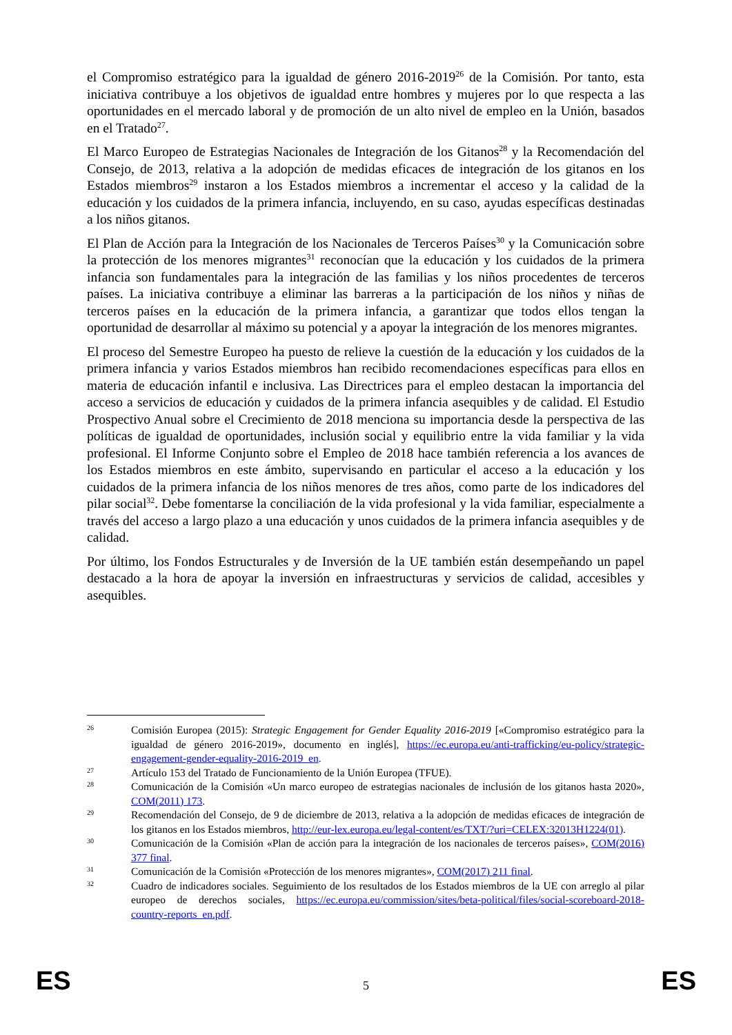el Compromiso estratégico para la igualdad de género 2016-2019<sup>26</sup> de la Comisión. Por tanto, esta iniciativa contribuye a los objetivos de igualdad entre hombres y mujeres por lo que respecta a las oportunidades en el mercado laboral y de promoción de un alto nivel de empleo en la Unión, basados en el Tratado<sup>27</sup>.
El Marco Europeo de Estrategias Nacionales de Integración de los Gitanos<sup>28</sup> y la Recomendación del Consejo, de 2013, relativa a la adopción de medidas eficaces de integración de los gitanos en los Estados miembros<sup>29</sup> instaron a los Estados miembros a incrementar el acceso y la calidad de la educación y los cuidados de la primera infancia, incluyendo, en su caso, ayudas específicas destinadas a los niños gitanos.
El Plan de Acción para la Integración de los Nacionales de Terceros Países<sup>30</sup> y la Comunicación sobre la protección de los menores migrantes<sup>31</sup> reconocían que la educación y los cuidados de la primera infancia son fundamentales para la integración de las familias y los niños procedentes de terceros países. La iniciativa contribuye a eliminar las barreras a la participación de los niños y niñas de terceros países en la educación de la primera infancia, a garantizar que todos ellos tengan la oportunidad de desarrollar al máximo su potencial y a apoyar la integración de los menores migrantes.
El proceso del Semestre Europeo ha puesto de relieve la cuestión de la educación y los cuidados de la primera infancia y varios Estados miembros han recibido recomendaciones específicas para ellos en materia de educación infantil e inclusiva. Las Directrices para el empleo destacan la importancia del acceso a servicios de educación y cuidados de la primera infancia asequibles y de calidad. El Estudio Prospectivo Anual sobre el Crecimiento de 2018 menciona su importancia desde la perspectiva de las políticas de igualdad de oportunidades, inclusión social y equilibrio entre la vida familiar y la vida profesional. El Informe Conjunto sobre el Empleo de 2018 hace también referencia a los avances de los Estados miembros en este ámbito, supervisando en particular el acceso a la educación y los cuidados de la primera infancia de los niños menores de tres años, como parte de los indicadores del pilar social<sup>32</sup>. Debe fomentarse la conciliación de la vida profesional y la vida familiar, especialmente a través del acceso a largo plazo a una educación y unos cuidados de la primera infancia asequibles y de calidad.
Por último, los Fondos Estructurales y de Inversión de la UE también están desempeñando un papel destacado a la hora de apoyar la inversión en infraestructuras y servicios de calidad, accesibles y asequibles.
26 Comisión Europea (2015): Strategic Engagement for Gender Equality 2016-2019 [«Compromiso estratégico para la igualdad de género 2016-2019», documento en inglés], https://ec.europa.eu/anti-trafficking/eu-policy/strategic-engagement-gender-equality-2016-2019_en.
27 Artículo 153 del Tratado de Funcionamiento de la Unión Europea (TFUE).
28 Comunicación de la Comisión «Un marco europeo de estrategias nacionales de inclusión de los gitanos hasta 2020», COM(2011) 173.
29 Recomendación del Consejo, de 9 de diciembre de 2013, relativa a la adopción de medidas eficaces de integración de los gitanos en los Estados miembros, http://eur-lex.europa.eu/legal-content/es/TXT/?uri=CELEX:32013H1224(01).
30 Comunicación de la Comisión «Plan de acción para la integración de los nacionales de terceros países», COM(2016) 377 final.
31 Comunicación de la Comisión «Protección de los menores migrantes», COM(2017) 211 final.
32 Cuadro de indicadores sociales. Seguimiento de los resultados de los Estados miembros de la UE con arreglo al pilar europeo de derechos sociales, https://ec.europa.eu/commission/sites/beta-political/files/social-scoreboard-2018-country-reports_en.pdf.
ES 5 ES